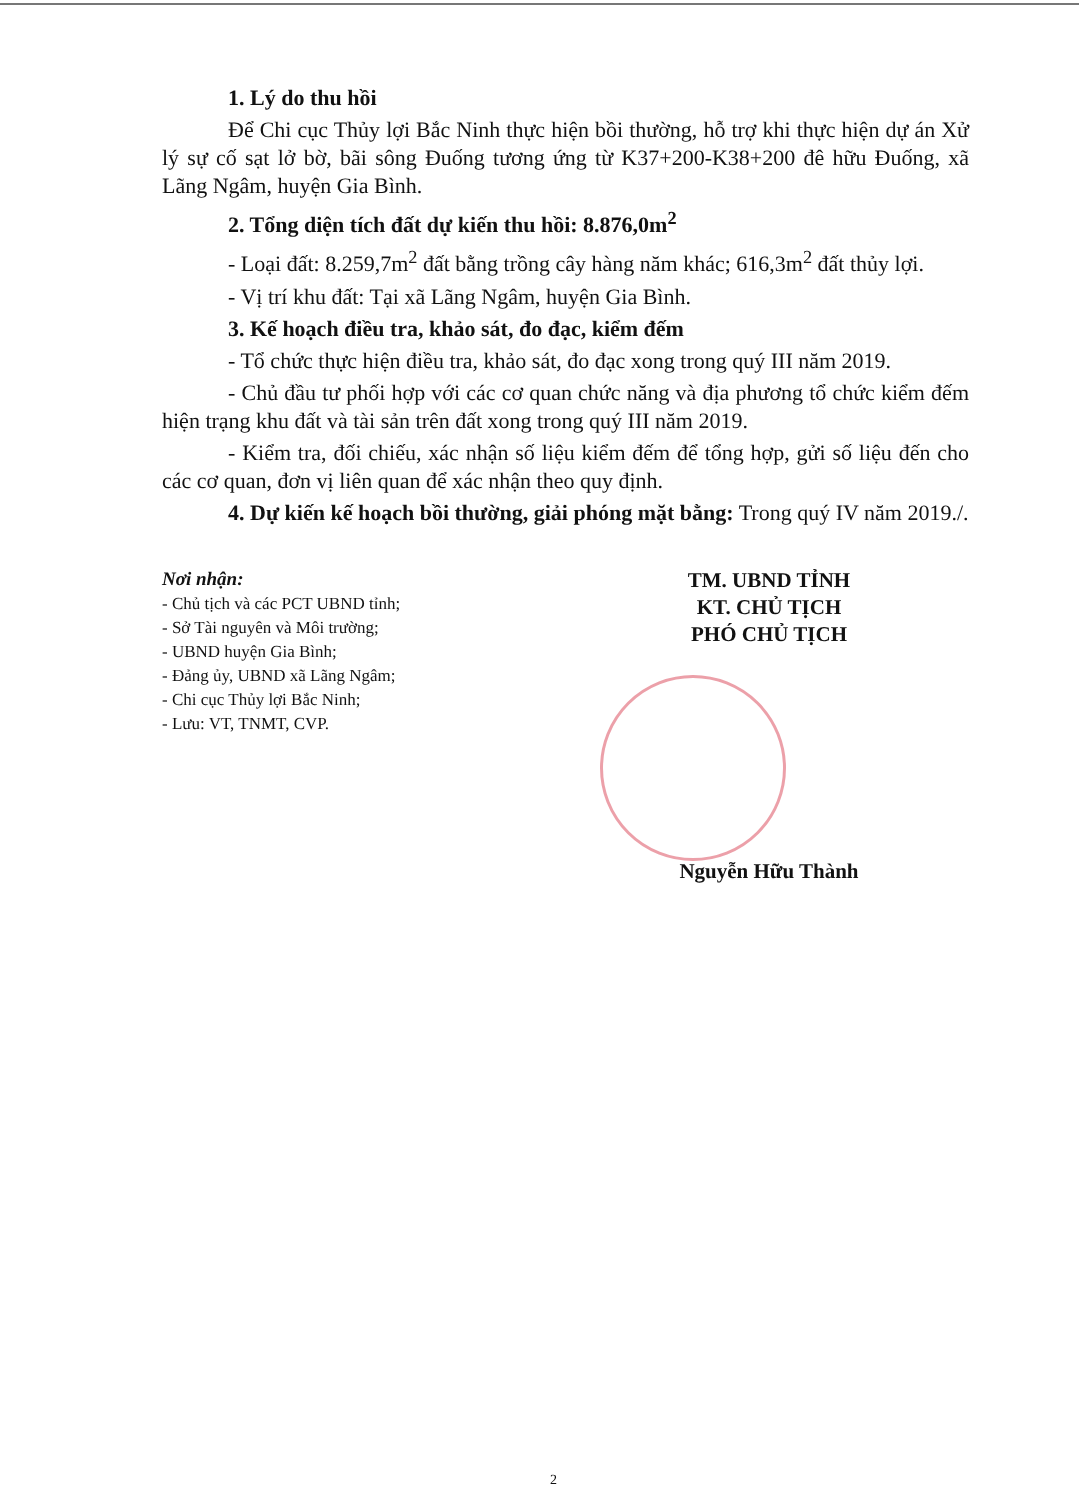1. Lý do thu hồi
Để Chi cục Thủy lợi Bắc Ninh thực hiện bồi thường, hỗ trợ khi thực hiện dự án Xử lý sự cố sạt lở bờ, bãi sông Đuống tương ứng từ K37+200-K38+200 đê hữu Đuống, xã Lãng Ngâm, huyện Gia Bình.
2. Tổng diện tích đất dự kiến thu hồi: 8.876,0m<sup>2</sup>
- Loại đất: 8.259,7m<sup>2</sup> đất bằng trồng cây hàng năm khác; 616,3m<sup>2</sup> đất thủy lợi.
- Vị trí khu đất: Tại xã Lãng Ngâm, huyện Gia Bình.
3. Kế hoạch điều tra, khảo sát, đo đạc, kiểm đếm
- Tổ chức thực hiện điều tra, khảo sát, đo đạc xong trong quý III năm 2019.
- Chủ đầu tư phối hợp với các cơ quan chức năng và địa phương tổ chức kiểm đếm hiện trạng khu đất và tài sản trên đất xong trong quý III năm 2019.
- Kiểm tra, đối chiếu, xác nhận số liệu kiểm đếm để tổng hợp, gửi số liệu đến cho các cơ quan, đơn vị liên quan để xác nhận theo quy định.
4. Dự kiến kế hoạch bồi thường, giải phóng mặt bằng: Trong quý IV năm 2019./.
Nơi nhận:
- Chủ tịch và các PCT UBND tỉnh;
- Sở Tài nguyên và Môi trường;
- UBND huyện Gia Bình;
- Đảng ủy, UBND xã Lãng Ngâm;
- Chi cục Thủy lợi Bắc Ninh;
- Lưu: VT, TNMT, CVP.
TM. UBND TỈNH
KT. CHỦ TỊCH
PHÓ CHỦ TỊCH
Nguyễn Hữu Thành
2